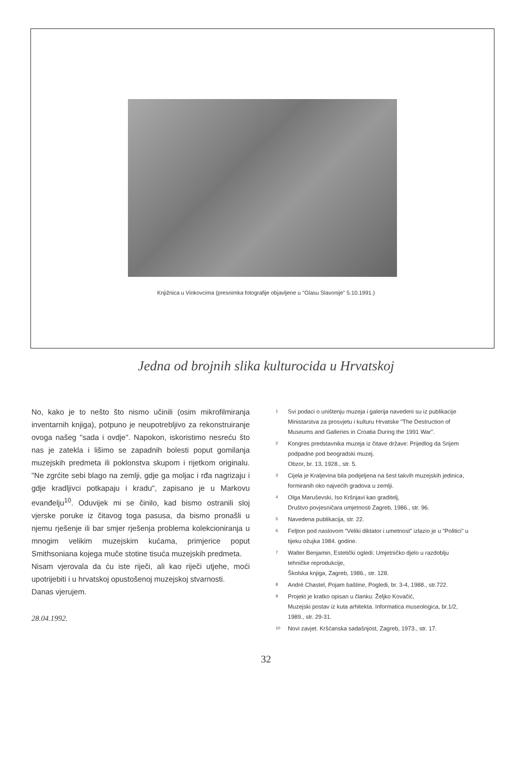Knjižnica u Vinkovcima (presnimka fotografije objavljene u "Glasu Slavonije" 5.10.1991.)
Jedna od brojnih slika kulturocida u Hrvatskoj
No, kako je to nešto što nismo učinili (osim mikrofilmiranja inventarnih knjiga), potpuno je neupotrebljivo za rekonstruiranje ovoga našeg "sada i ovdje". Napokon, iskoristimo nesreću što nas je zatekla i lišimo se zapadnih bolesti poput gomilanja muzejskih predmeta ili poklonstva skupom i rijetkom originalu. "Ne zgrćite sebi blago na zemlji, gdje ga moljac i rđa nagrizaju i gdje kradljivci potkapaju i kradu", zapisano je u Markovu evanđelju<sup>10</sup>. Oduvijek mi se činilo, kad bismo ostranili sloj vjerske poruke iz čitavog toga pasusa, da bismo pronašli u njemu rješenje ili bar smjer rješenja problema kolekcioniranja u mnogim velikim muzejskim kućama, primjerice poput Smithsoniana kojega muče stotine tisuća muzejskih predmeta.
Nisam vjerovala da ću iste riječi, ali kao riječi utjehe, moći upotrijebiti i u hrvatskoj opustošenoj muzejskoj stvarnosti.
Danas vjerujem.
28.04.1992.
<sup>1</sup> Svi podaci o uništenju muzeja i galerija navedeni su iz publikacije Ministarstva za prosvjetu i kulturu Hrvatske "The Destruction of Museums and Galleries in Croatia During the 1991 War".
<sup>2</sup> Kongres predstavnika muzeja iz čitave države: Prijedlog da Srijem podpadne pod beogradski muzej.
Obzor, br. 13, 1928., str. 5.
<sup>3</sup> Cijela je Kraljevina bila podijeljena na šest takvih muzejskih jedinica, formiranih oko najvećih gradova u zemlji.
<sup>4</sup> Olga Maruševski, Iso Kršnjavi kao graditelj,
Društvo povjesničara umjetnosti Zagreb, 1986., str. 96.
<sup>5</sup> Navedena publikacija, str. 22.
<sup>6</sup> Feljton pod naslovom "Veliki diktator i umetnost" izlazio je u "Politici" u tijeku ožujka 1984. godine.
<sup>7</sup> Walter Benjamin, Estetički ogledi: Umjetničko djelo u razdoblju tehničke reprodukcije,
Školska knjiga, Zagreb, 1986., str. 128.
<sup>8</sup> André Chastel, Pojam baštine, Pogledi, br. 3-4, 1988., str.722.
<sup>9</sup> Projekt je kratko opisan u članku: Željko Kovačić,
Muzejski postav iz kuta arhitekta. Informatica museologica, br.1/2, 1989., str. 29-31.
<sup>10</sup> Novi zavjet. Kršćanska sadašnjost, Zagreb, 1973., str. 17.
32